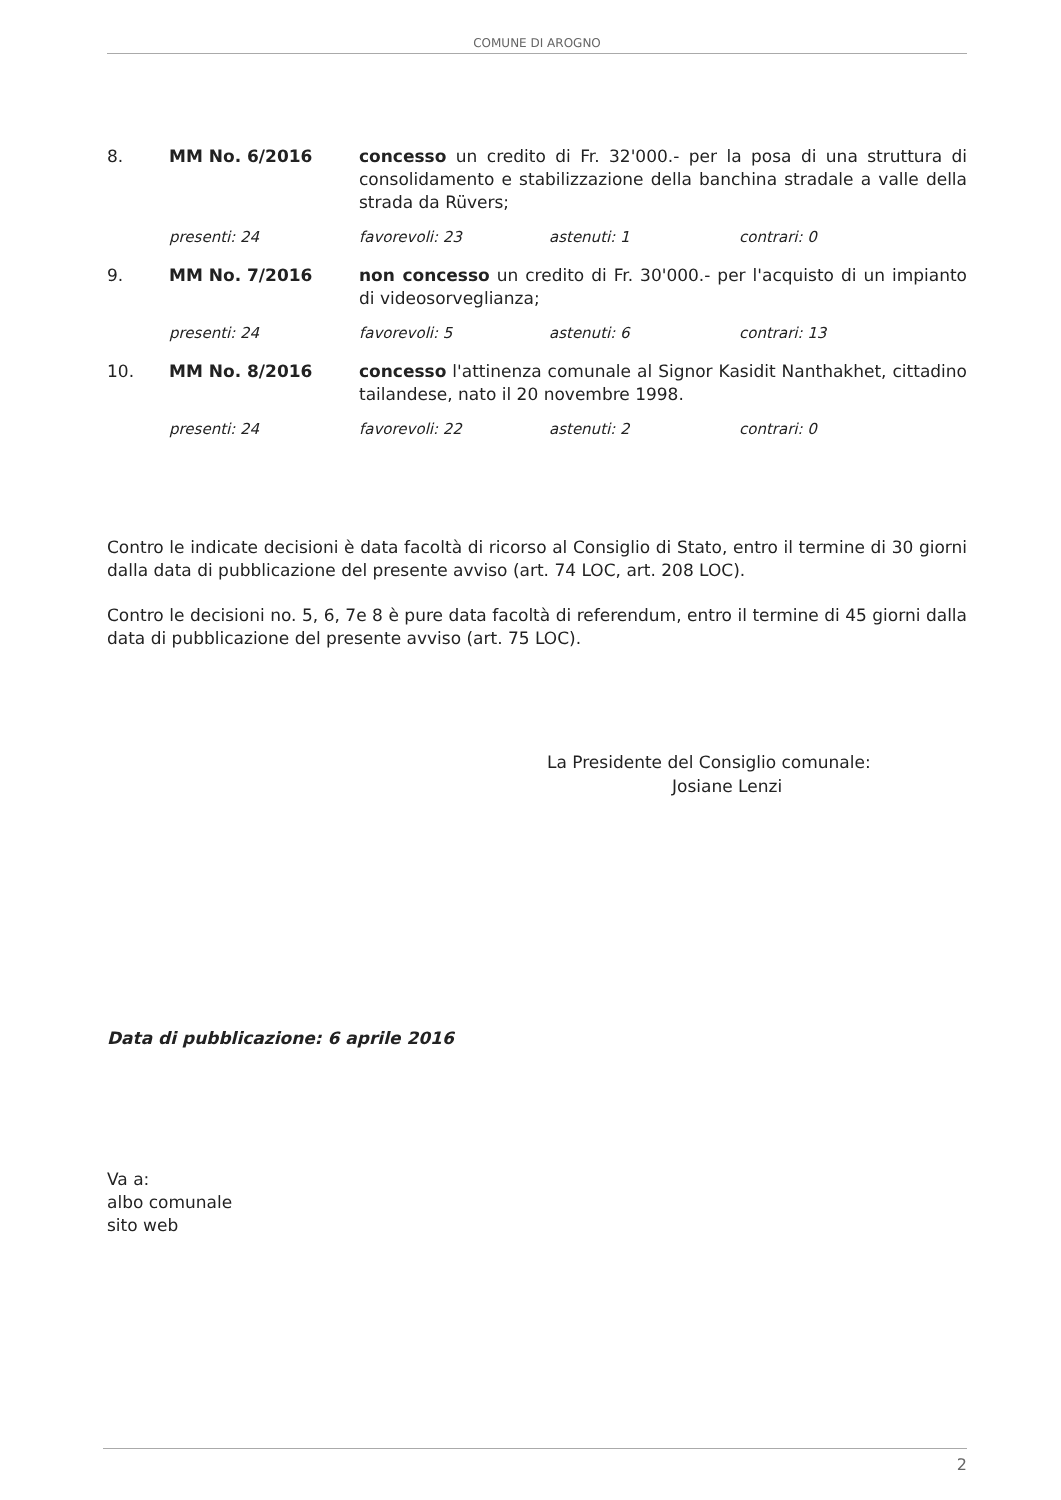COMUNE DI AROGNO
8. MM No. 6/2016 concesso un credito di Fr. 32'000.- per la posa di una struttura di consolidamento e stabilizzazione della banchina stradale a valle della strada da Rüvers;
presenti: 24 favorevoli: 23 astenuti: 1 contrari: 0
9. MM No. 7/2016 non concesso un credito di Fr. 30'000.- per l'acquisto di un impianto di videosorveglianza;
presenti: 24 favorevoli: 5 astenuti: 6 contrari: 13
10. MM No. 8/2016 concesso l'attinenza comunale al Signor Kasidit Nanthakhet, cittadino tailandese, nato il 20 novembre 1998.
presenti: 24 favorevoli: 22 astenuti: 2 contrari: 0
Contro le indicate decisioni è data facoltà di ricorso al Consiglio di Stato, entro il termine di 30 giorni dalla data di pubblicazione del presente avviso (art. 74 LOC, art. 208 LOC).
Contro le decisioni no. 5, 6, 7e 8 è pure data facoltà di referendum, entro il termine di 45 giorni dalla data di pubblicazione del presente avviso (art. 75 LOC).
La Presidente del Consiglio comunale:
Josiane Lenzi
Data di pubblicazione: 6 aprile 2016
Va a:
albo comunale
sito web
2